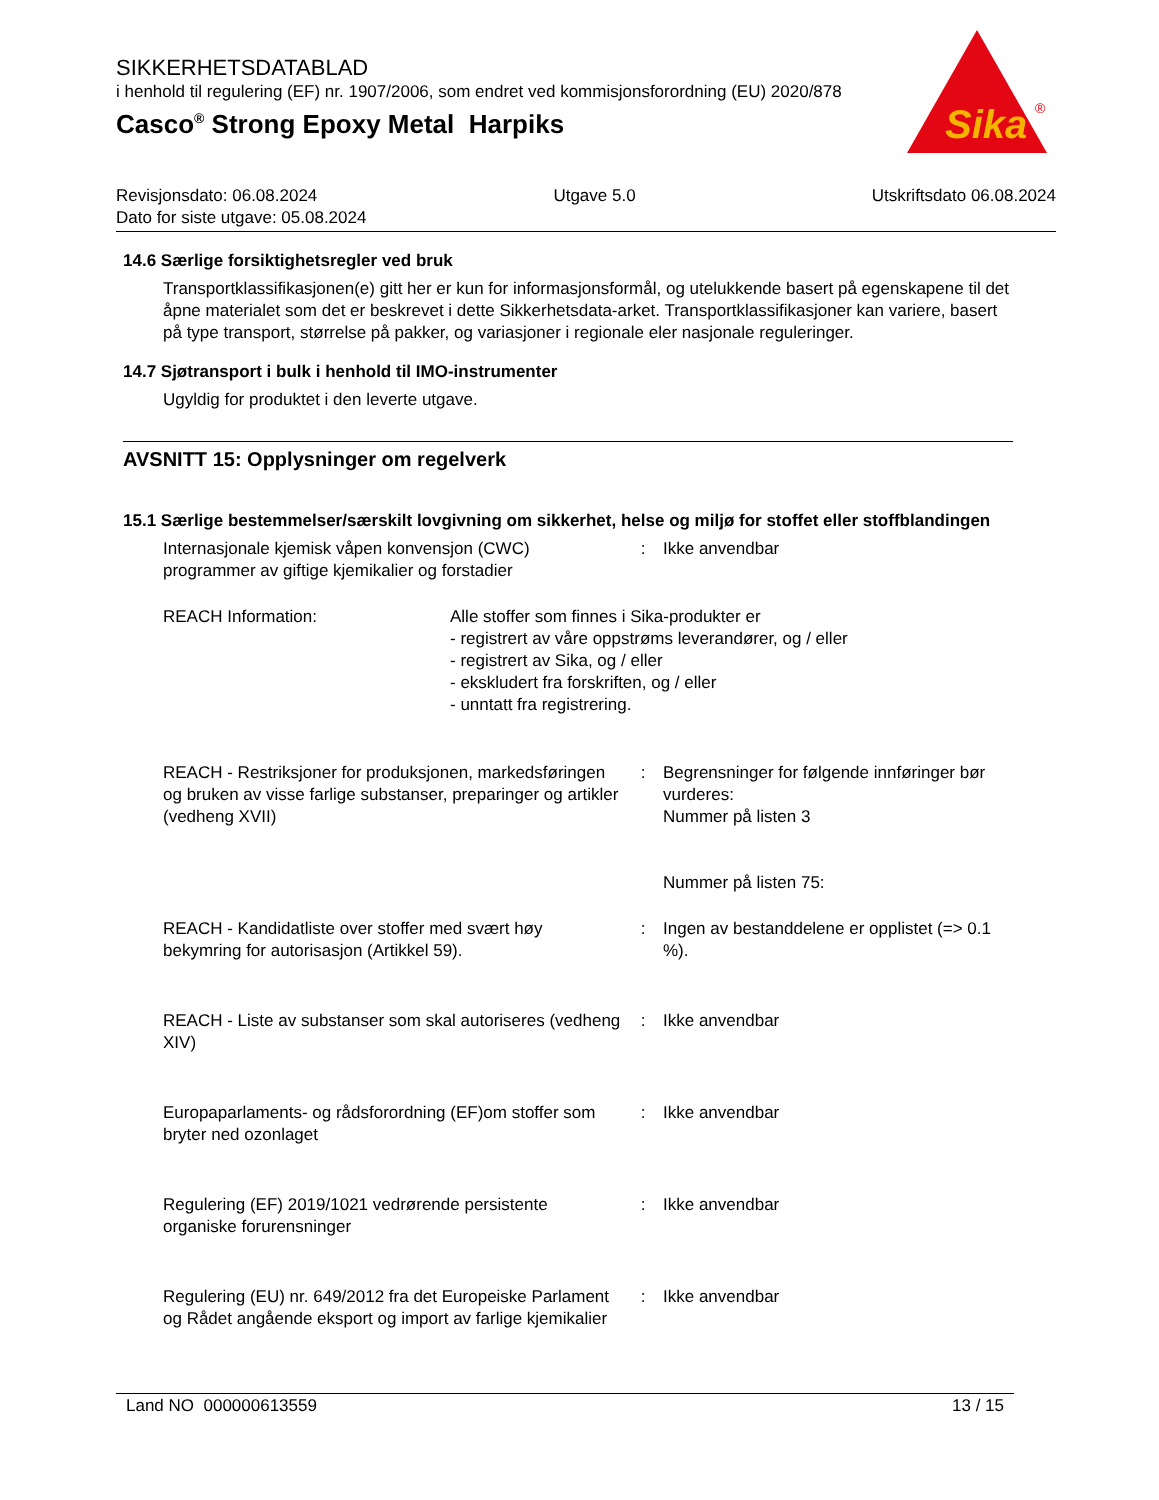SIKKERHETSDATABLAD
i henhold til regulering (EF) nr. 1907/2006, som endret ved kommisjonsforordning (EU) 2020/878
Casco<sup>®</sup> Strong Epoxy Metal Harpiks
Sika
®
Revisjonsdato: 06.08.2024 Utgave 5.0 Utskriftsdato 06.08.2024
Dato for siste utgave: 05.08.2024
14.6 Særlige forsiktighetsregler ved bruk
Transportklassifikasjonen(e) gitt her er kun for informasjonsformål, og utelukkende basert på egenskapene til det åpne materialet som det er beskrevet i dette Sikkerhetsdata-arket. Transportklassifikasjoner kan variere, basert på type transport, størrelse på pakker, og variasjoner i regionale eler nasjonale reguleringer.
14.7 Sjøtransport i bulk i henhold til IMO-instrumenter
Ugyldig for produktet i den leverte utgave.
AVSNITT 15: Opplysninger om regelverk
15.1 Særlige bestemmelser/særskilt lovgivning om sikkerhet, helse og miljø for stoffet eller stoffblandingen
Internasjonale kjemisk våpen konvensjon (CWC) programmer av giftige kjemikalier og forstadier
: Ikke anvendbar
REACH Information: Alle stoffer som finnes i Sika-produkter er
- registrert av våre oppstrøms leverandører, og / eller
- registrert av Sika, og / eller
- ekskludert fra forskriften, og / eller
- unntatt fra registrering.
REACH - Restriksjoner for produksjonen, markedsføringen og bruken av visse farlige substanser, preparinger og artikler (vedheng XVII)
: Begrensninger for følgende innføringer bør vurderes:
Nummer på listen 3
Nummer på listen 75:
REACH - Kandidatliste over stoffer med svært høy bekymring for autorisasjon (Artikkel 59).
: Ingen av bestanddelene er opplistet (=> 0.1 %).
REACH - Liste av substanser som skal autoriseres (vedheng XIV)
: Ikke anvendbar
Europaparlaments- og rådsforordning (EF)om stoffer som bryter ned ozonlaget
: Ikke anvendbar
Regulering (EF) 2019/1021 vedrørende persistente organiske forurensninger
: Ikke anvendbar
Regulering (EU) nr. 649/2012 fra det Europeiske Parlament og Rådet angående eksport og import av farlige kjemikalier
: Ikke anvendbar
Land NO 000000613559 13 / 15